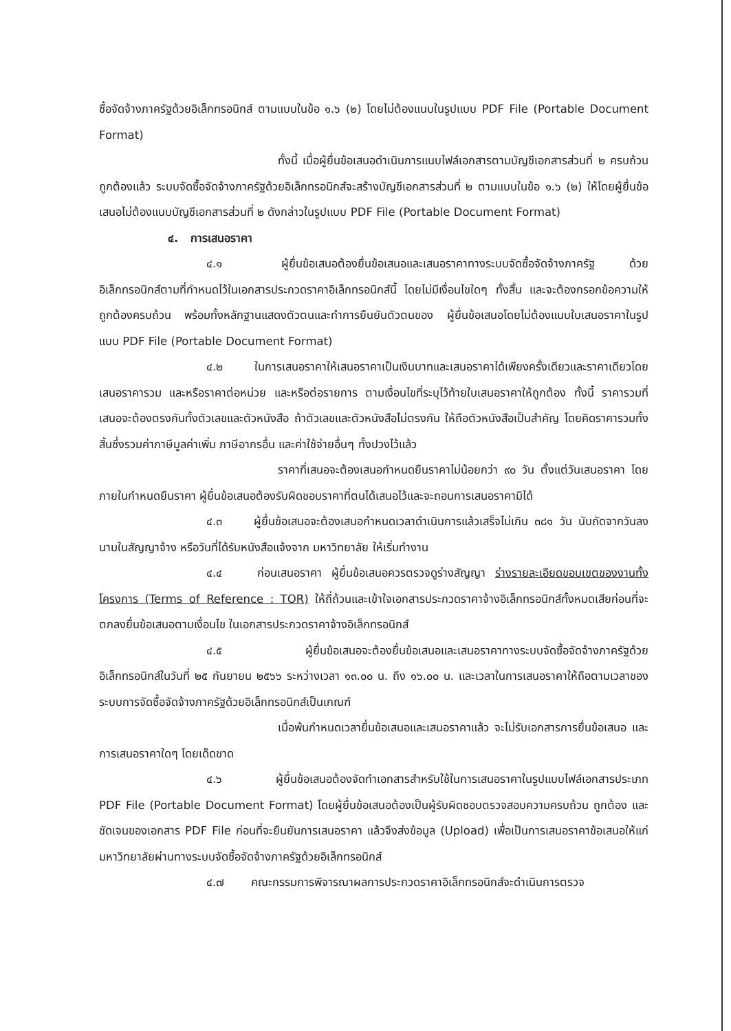ซื้อจัดจ้างภาครัฐด้วยอิเล็กทรอนิกส์ ตามแบบในข้อ ๑.๖ (๒) โดยไม่ต้องแนบในรูปแบบ PDF File (Portable Document Format)
ทั้งนี้ เมื่อผู้ยื่นข้อเสนอดำเนินการแนบไฟล์เอกสารตามบัญชีเอกสารส่วนที่ ๒ ครบถ้วน ถูกต้องแล้ว ระบบจัดซื้อจัดจ้างภาครัฐด้วยอิเล็กทรอนิกส์จะสร้างบัญชีเอกสารส่วนที่ ๒ ตามแบบในข้อ ๑.๖ (๒) ให้โดยผู้ยื่นข้อเสนอไม่ต้องแนบบัญชีเอกสารส่วนที่ ๒ ดังกล่าวในรูปแบบ PDF File (Portable Document Format)
๔. การเสนอราคา
๔.๑ ผู้ยื่นข้อเสนอต้องยื่นข้อเสนอและเสนอราคาทางระบบจัดซื้อจัดจ้างภาครัฐ ด้วยอิเล็กทรอนิกส์ตามที่กำหนดไว้ในเอกสารประกวดราคาอิเล็กทรอนิกส์นี้ โดยไม่มีเงื่อนไขใดๆ ทั้งสิ้น และจะต้องกรอกข้อความให้ถูกต้องครบถ้วน พร้อมทั้งหลักฐานแสดงตัวตนและทำการยืนยันตัวตนของ ผู้ยื่นข้อเสนอโดยไม่ต้องแนบใบเสนอราคาในรูปแบบ PDF File (Portable Document Format)
๔.๒ ในการเสนอราคาให้เสนอราคาเป็นเงินบาทและเสนอราคาได้เพียงครั้งเดียวและราคาเดียวโดยเสนอราคารวม และหรือราคาต่อหน่วย และหรือต่อรายการ ตามเงื่อนไขที่ระบุไว้ท้ายใบเสนอราคาให้ถูกต้อง ทั้งนี้ ราคารวมที่เสนอจะต้องตรงกันทั้งตัวเลขและตัวหนังสือ ถ้าตัวเลขและตัวหนังสือไม่ตรงกัน ให้ถือตัวหนังสือเป็นสำคัญ โดยคิดราคารวมทั้งสิ้นซึ่งรวมค่าภาษีมูลค่าเพิ่ม ภาษีอากรอื่น และค่าใช้จ่ายอื่นๆ ทั้งปวงไว้แล้ว
ราคาที่เสนอจะต้องเสนอกำหนดยืนราคาไม่น้อยกว่า ๙๐ วัน ตั้งแต่วันเสนอราคา โดยภายในกำหนดยืนราคา ผู้ยื่นข้อเสนอต้องรับผิดชอบราคาที่ตนได้เสนอไว้และจะถอนการเสนอราคามิได้
๔.๓ ผู้ยื่นข้อเสนอจะต้องเสนอกำหนดเวลาดำเนินการแล้วเสร็จไม่เกิน ๓๘๑ วัน นับถัดจากวันลงนามในสัญญาจ้าง หรือวันที่ได้รับหนังสือแจ้งจาก มหาวิทยาลัย ให้เริ่มทำงาน
๔.๔ ก่อนเสนอราคา ผู้ยื่นข้อเสนอควรตรวจดูร่างสัญญา ร่างรายละเอียดขอบเขตของงานทั้งโครงการ (Terms of Reference : TOR) ให้ถี่ถ้วนและเข้าใจเอกสารประกวดราคาจ้างอิเล็กทรอนิกส์ทั้งหมดเสียก่อนที่จะตกลงยื่นข้อเสนอตามเงื่อนไข ในเอกสารประกวดราคาจ้างอิเล็กทรอนิกส์
๔.๕ ผู้ยื่นข้อเสนอจะต้องยื่นข้อเสนอและเสนอราคาทางระบบจัดซื้อจัดจ้างภาครัฐด้วยอิเล็กทรอนิกส์ในวันที่ ๒๕ กันยายน ๒๕๖๖ ระหว่างเวลา ๑๓.๐๐ น. ถึง ๑๖.๐๐ น. และเวลาในการเสนอราคาให้ถือตามเวลาของระบบการจัดซื้อจัดจ้างภาครัฐด้วยอิเล็กทรอนิกส์เป็นเกณฑ์
เมื่อพ้นกำหนดเวลายื่นข้อเสนอและเสนอราคาแล้ว จะไม่รับเอกสารการยื่นข้อเสนอ และการเสนอราคาใดๆ โดยเด็ดขาด
๔.๖ ผู้ยื่นข้อเสนอต้องจัดทำเอกสารสำหรับใช้ในการเสนอราคาในรูปแบบไฟล์เอกสารประเภท PDF File (Portable Document Format) โดยผู้ยื่นข้อเสนอต้องเป็นผู้รับผิดชอบตรวจสอบความครบถ้วน ถูกต้อง และชัดเจนของเอกสาร PDF File ก่อนที่จะยืนยันการเสนอราคา แล้วจึงส่งข้อมูล (Upload) เพื่อเป็นการเสนอราคาข้อเสนอให้แก่มหาวิทยาลัยผ่านทางระบบจัดซื้อจัดจ้างภาครัฐด้วยอิเล็กทรอนิกส์
๔.๗ คณะกรรมการพิจารณาผลการประกวดราคาอิเล็กทรอนิกส์จะดำเนินการตรวจ